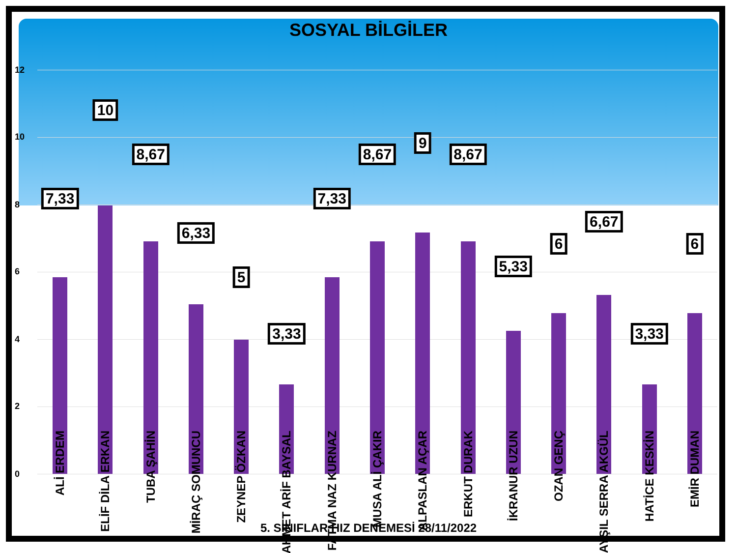SOSYAL BİLGİLER
12
10
8
6
4
2
0
7,33
ALİ ERDEM
10
ELİF DİLA ERKAN
8,67
TUBA ŞAHİN
6,33
MİRAÇ SOMUNCU
5
ZEYNEP ÖZKAN
3,33
AHMET ARİF BAYSAL
7,33
FATMA NAZ KURNAZ
8,67
MUSA ALİ ÇAKIR
9
ALPASLAN AÇAR
8,67
ERKUT DURAK
5,33
İKRANUR UZUN
6
OZAN GENÇ
6,67
AYŞIL SERRA AKGÜL
3,33
HATİCE KESKİN
6
EMİR DUMAN
5. SINIFLAR HIZ DENEMESİ 28/11/2022